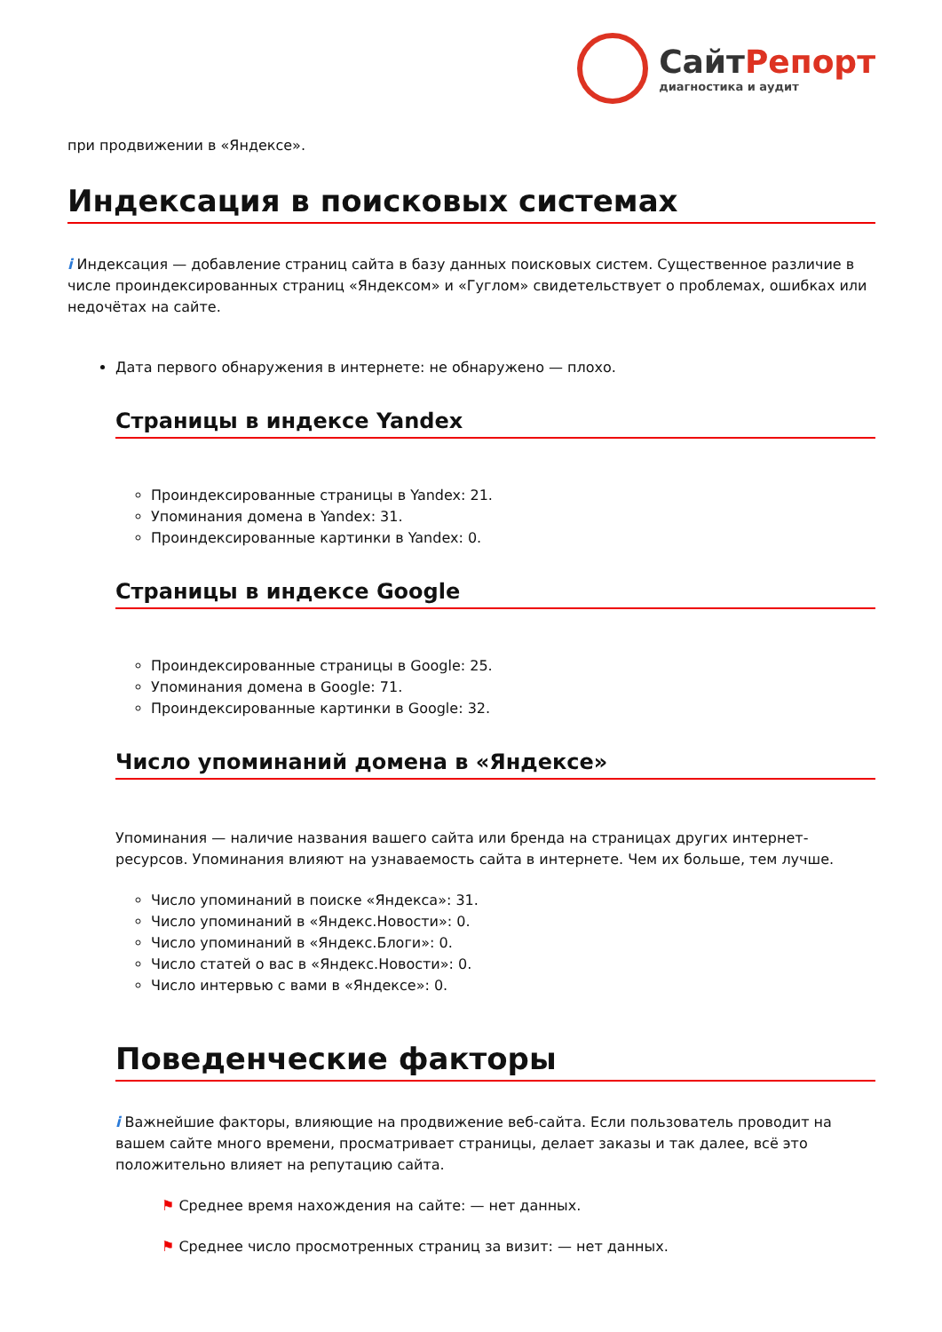СайтРепорт
диагностика и аудит
при продвижении в «Яндексе».
Индексация в поисковых системах
i Индексация — добавление страниц сайта в базу данных поисковых систем. Существенное различие в числе проиндексированных страниц «Яндексом» и «Гуглом» свидетельствует о проблемах, ошибках или недочётах на сайте.
Дата первого обнаружения в интернете: не обнаружено — плохо.
Страницы в индексе Yandex
Проиндексированные страницы в Yandex: 21.
Упоминания домена в Yandex: 31.
Проиндексированные картинки в Yandex: 0.
Страницы в индексе Google
Проиндексированные страницы в Google: 25.
Упоминания домена в Google: 71.
Проиндексированные картинки в Google: 32.
Число упоминаний домена в «Яндексе»
Упоминания — наличие названия вашего сайта или бренда на страницах других интернет-ресурсов. Упоминания влияют на узнаваемость сайта в интернете. Чем их больше, тем лучше.
Число упоминаний в поиске «Яндекса»: 31.
Число упоминаний в «Яндекс.Новости»: 0.
Число упоминаний в «Яндекс.Блоги»: 0.
Число статей о вас в «Яндекс.Новости»: 0.
Число интервью с вами в «Яндексе»: 0.
Поведенческие факторы
i Важнейшие факторы, влияющие на продвижение веб-сайта. Если пользователь проводит на вашем сайте много времени, просматривает страницы, делает заказы и так далее, всё это положительно влияет на репутацию сайта.
⚑ Среднее время нахождения на сайте: — нет данных.
⚑ Среднее число просмотренных страниц за визит: — нет данных.